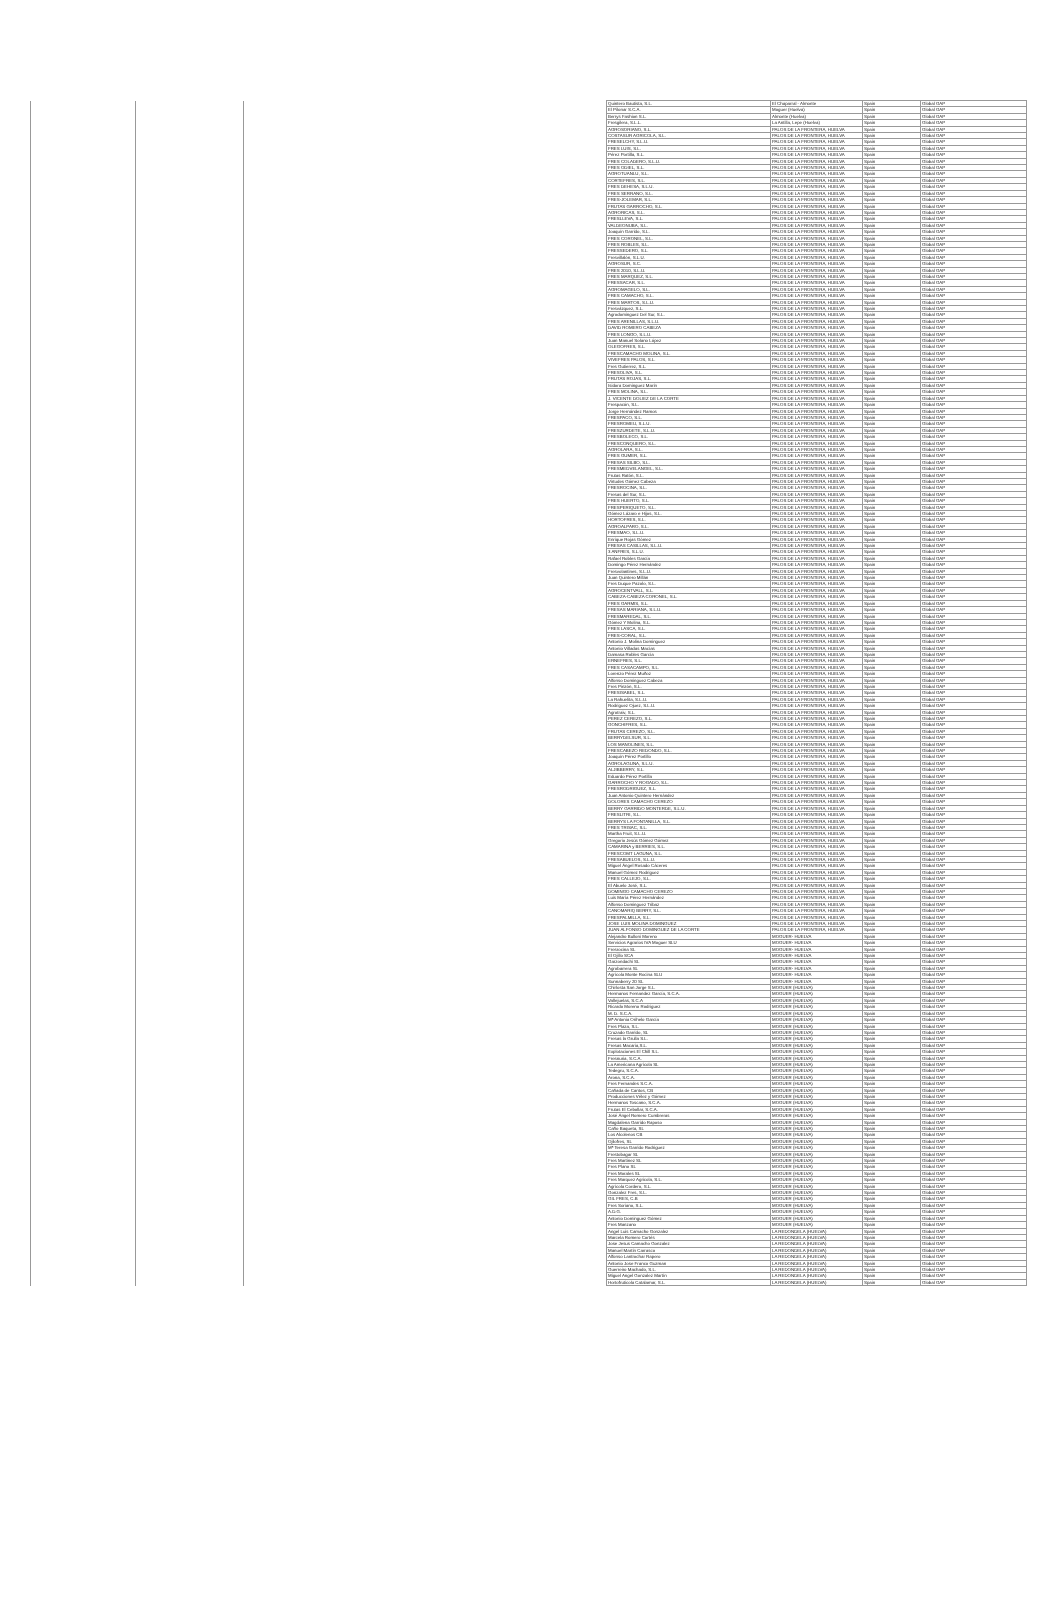| | | | Quintero Bautista, S.L. | El Chaparral - Almonte | Spain | Global GAP |
| | | | El Pilonar S.C.A. | Moguer (Huelva) | Spain | Global GAP |
| | | | Berrys Fashion S.L. | Almonte (Huelva) | Spain | Global GAP |
| | | | Fresgilera, S.L.L. | La Antilla, Lepe (Huelva) | Spain | Global GAP |
| | | | AGROSORIANO, S.L. | PALOS DE LA FRONTERA, HUELVA | Spain | Global GAP |
| | | | COSTASUR AGRICOLA, S.L. | PALOS DE LA FRONTERA, HUELVA | Spain | Global GAP |
| | | | FRESELCHY, S.L.U. | PALOS DE LA FRONTERA, HUELVA | Spain | Global GAP |
| | | | FRES LUIS, S.L. | PALOS DE LA FRONTERA, HUELVA | Spain | Global GAP |
| | | | Pérez Portilla, S.L. | PALOS DE LA FRONTERA, HUELVA | Spain | Global GAP |
| | | | FRES COLADERO, S.L.U. | PALOS DE LA FRONTERA, HUELVA | Spain | Global GAP |
| | | | FRES ODIEL, S.L. | PALOS DE LA FRONTERA, HUELVA | Spain | Global GAP |
| | | | AGROTUANLU, S.L. | PALOS DE LA FRONTERA, HUELVA | Spain | Global GAP |
| | | | CORTEFRES, S.L. | PALOS DE LA FRONTERA, HUELVA | Spain | Global GAP |
| | | | FRES DEHESA, S.L.U. | PALOS DE LA FRONTERA, HUELVA | Spain | Global GAP |
| | | | FRES SERRANO, S.L. | PALOS DE LA FRONTERA, HUELVA | Spain | Global GAP |
| | | | FRES-JOLEMAR, S.L. | PALOS DE LA FRONTERA, HUELVA | Spain | Global GAP |
| | | | FRUTAS GARROCHO, S.L. | PALOS DE LA FRONTERA, HUELVA | Spain | Global GAP |
| | | | AGRORICAS, S.L. | PALOS DE LA FRONTERA, HUELVA | Spain | Global GAP |
| | | | FRESLLEVA, S.L. | PALOS DE LA FRONTERA, HUELVA | Spain | Global GAP |
| | | | VALDEONUBA, S.L. | PALOS DE LA FRONTERA, HUELVA | Spain | Global GAP |
| | | | Joaquín Garrido, S.L. | PALOS DE LA FRONTERA, HUELVA | Spain | Global GAP |
| | | | FRES CORONEL, S.L. | PALOS DE LA FRONTERA, HUELVA | Spain | Global GAP |
| | | | FRES ROBLES, S.L. | PALOS DE LA FRONTERA, HUELVA | Spain | Global GAP |
| | | | FRESSEDERO, S.L. | PALOS DE LA FRONTERA, HUELVA | Spain | Global GAP |
| | | | Fresvillalón, S.L.U. | PALOS DE LA FRONTERA, HUELVA | Spain | Global GAP |
| | | | AGROSUR, S.C. | PALOS DE LA FRONTERA, HUELVA | Spain | Global GAP |
| | | | FRES 2010, S.L.U. | PALOS DE LA FRONTERA, HUELVA | Spain | Global GAP |
| | | | FRES MARQUEZ, S.L. | PALOS DE LA FRONTERA, HUELVA | Spain | Global GAP |
| | | | FRESSACAR, S.L. | PALOS DE LA FRONTERA, HUELVA | Spain | Global GAP |
| | | | AGROMAGELO, S.L. | PALOS DE LA FRONTERA, HUELVA | Spain | Global GAP |
| | | | FRES CAMACHO, S.L. | PALOS DE LA FRONTERA, HUELVA | Spain | Global GAP |
| | | | FRES MARTOS, S.L.U. | PALOS DE LA FRONTERA, HUELVA | Spain | Global GAP |
| | | | Fresvázquez, S.L. | PALOS DE LA FRONTERA, HUELVA | Spain | Global GAP |
| | | | Agrodominguez Del Sur, S.L. | PALOS DE LA FRONTERA, HUELVA | Spain | Global GAP |
| | | | FRES ARENILLAS, S.L.U. | PALOS DE LA FRONTERA, HUELVA | Spain | Global GAP |
| | | | DAVID ROMERO CABEZA | PALOS DE LA FRONTERA, HUELVA | Spain | Global GAP |
| | | | FRES LONGO, S.L.U. | PALOS DE LA FRONTERA, HUELVA | Spain | Global GAP |
| | | | Juan Manuel Solano López | PALOS DE LA FRONTERA, HUELVA | Spain | Global GAP |
| | | | OLEGOFRES, S.L. | PALOS DE LA FRONTERA, HUELVA | Spain | Global GAP |
| | | | FRESCAMACHO MOLINA, S.L. | PALOS DE LA FRONTERA, HUELVA | Spain | Global GAP |
| | | | VIVEFRES PALOS, S.L. | PALOS DE LA FRONTERA, HUELVA | Spain | Global GAP |
| | | | Fres Gutierrez, S.L. | PALOS DE LA FRONTERA, HUELVA | Spain | Global GAP |
| | | | FRESOLIVA, S.L. | PALOS DE LA FRONTERA, HUELVA | Spain | Global GAP |
| | | | FRUTAS ROJAS, S.L. | PALOS DE LA FRONTERA, HUELVA | Spain | Global GAP |
| | | | Isidora Dominguez Marín | PALOS DE LA FRONTERA, HUELVA | Spain | Global GAP |
| | | | FRES MOLINA, S.L. | PALOS DE LA FRONTERA, HUELVA | Spain | Global GAP |
| | | | J. VICENTE DOLIEZ DE LA CORTE | PALOS DE LA FRONTERA, HUELVA | Spain | Global GAP |
| | | | Frespacón, S.L. | PALOS DE LA FRONTERA, HUELVA | Spain | Global GAP |
| | | | Jorge Hernández Ramos | PALOS DE LA FRONTERA, HUELVA | Spain | Global GAP |
| | | | FRESPACO, S.L. | PALOS DE LA FRONTERA, HUELVA | Spain | Global GAP |
| | | | FRESROMEU, S.L.U. | PALOS DE LA FRONTERA, HUELVA | Spain | Global GAP |
| | | | FRESZURDETE, S.L.U. | PALOS DE LA FRONTERA, HUELVA | Spain | Global GAP |
| | | | FRESBOLECO, S.L. | PALOS DE LA FRONTERA, HUELVA | Spain | Global GAP |
| | | | FRESCONQUERO, S.L. | PALOS DE LA FRONTERA, HUELVA | Spain | Global GAP |
| | | | AGROLARA, S.L. | PALOS DE LA FRONTERA, HUELVA | Spain | Global GAP |
| | | | FRES GUMER, S.L. | PALOS DE LA FRONTERA, HUELVA | Spain | Global GAP |
| | | | FRESAS SILBO, S.L. | PALOS DE LA FRONTERA, HUELVA | Spain | Global GAP |
| | | | FRESMEDVELANGEL, S.L. | PALOS DE LA FRONTERA, HUELVA | Spain | Global GAP |
| | | | Frutas Ratón, S.L. | PALOS DE LA FRONTERA, HUELVA | Spain | Global GAP |
| | | | Virtudes Gómez Cabeza | PALOS DE LA FRONTERA, HUELVA | Spain | Global GAP |
| | | | FRESROCINA, S.L. | PALOS DE LA FRONTERA, HUELVA | Spain | Global GAP |
| | | | Fresas del Sur, S.L. | PALOS DE LA FRONTERA, HUELVA | Spain | Global GAP |
| | | | FRES HUERTO, S.L. | PALOS DE LA FRONTERA, HUELVA | Spain | Global GAP |
| | | | FRESPERIQUETO, S.L. | PALOS DE LA FRONTERA, HUELVA | Spain | Global GAP |
| | | | Gómez Lázaro e Hijos, S.L. | PALOS DE LA FRONTERA, HUELVA | Spain | Global GAP |
| | | | HORTOFRES, S.L. | PALOS DE LA FRONTERA, HUELVA | Spain | Global GAP |
| | | | AGROALPARO, S.L. | PALOS DE LA FRONTERA, HUELVA | Spain | Global GAP |
| | | | FRESMAO, S.L.U. | PALOS DE LA FRONTERA, HUELVA | Spain | Global GAP |
| | | | Enrique Rojas Gómez | PALOS DE LA FRONTERA, HUELVA | Spain | Global GAP |
| | | | FRESAS CASILLAS, S.L.U. | PALOS DE LA FRONTERA, HUELVA | Spain | Global GAP |
| | | | 3 ANFRES, S.L.U. | PALOS DE LA FRONTERA, HUELVA | Spain | Global GAP |
| | | | Rafael Robles García | PALOS DE LA FRONTERA, HUELVA | Spain | Global GAP |
| | | | Domingo Pérez Hernández | PALOS DE LA FRONTERA, HUELVA | Spain | Global GAP |
| | | | Fresvolantines, S.L.U. | PALOS DE LA FRONTERA, HUELVA | Spain | Global GAP |
| | | | Juan Quintero Millán | PALOS DE LA FRONTERA, HUELVA | Spain | Global GAP |
| | | | Fres Duque Pazolo, S.L. | PALOS DE LA FRONTERA, HUELVA | Spain | Global GAP |
| | | | AGROCENTVALL, S.L. | PALOS DE LA FRONTERA, HUELVA | Spain | Global GAP |
| | | | CABEZA-CABEZA CORONEL, S.L. | PALOS DE LA FRONTERA, HUELVA | Spain | Global GAP |
| | | | FRES GARMIS, S.L. | PALOS DE LA FRONTERA, HUELVA | Spain | Global GAP |
| | | | FRESAS MARIANA, S.L.U. | PALOS DE LA FRONTERA, HUELVA | Spain | Global GAP |
| | | | FRESMAREDAL, S.L. | PALOS DE LA FRONTERA, HUELVA | Spain | Global GAP |
| | | | Gómez Y Molina, S.L. | PALOS DE LA FRONTERA, HUELVA | Spain | Global GAP |
| | | | FRES LASCA, S.L. | PALOS DE LA FRONTERA, HUELVA | Spain | Global GAP |
| | | | FRES-CORAL, S.L. | PALOS DE LA FRONTERA, HUELVA | Spain | Global GAP |
| | | | Antonio J. Molina Dominguez | PALOS DE LA FRONTERA, HUELVA | Spain | Global GAP |
| | | | Antonio Villadas Macías | PALOS DE LA FRONTERA, HUELVA | Spain | Global GAP |
| | | | Damasa Robles García | PALOS DE LA FRONTERA, HUELVA | Spain | Global GAP |
| | | | ERNEFRES, S.L. | PALOS DE LA FRONTERA, HUELVA | Spain | Global GAP |
| | | | FRES CASACAMPO, S.L. | PALOS DE LA FRONTERA, HUELVA | Spain | Global GAP |
| | | | Lorenzo Pérez Muñoz | PALOS DE LA FRONTERA, HUELVA | Spain | Global GAP |
| | | | Alfonso Dominguez Cabeza | PALOS DE LA FRONTERA, HUELVA | Spain | Global GAP |
| | | | Fres Pinzón, S.L. | PALOS DE LA FRONTERA, HUELVA | Spain | Global GAP |
| | | | FRESISABEL, S.L. | PALOS DE LA FRONTERA, HUELVA | Spain | Global GAP |
| | | | La Rahuelita, S.L.U. | PALOS DE LA FRONTERA, HUELVA | Spain | Global GAP |
| | | | Rodriguez Ojuez, S.L.U. | PALOS DE LA FRONTERA, HUELVA | Spain | Global GAP |
| | | | Agrotraiv, S.L. | PALOS DE LA FRONTERA, HUELVA | Spain | Global GAP |
| | | | PEREZ CEREZO, S.L. | PALOS DE LA FRONTERA, HUELVA | Spain | Global GAP |
| | | | GONCHIFRES, S.L. | PALOS DE LA FRONTERA, HUELVA | Spain | Global GAP |
| | | | FRUTAS CEREZO, S.L. | PALOS DE LA FRONTERA, HUELVA | Spain | Global GAP |
| | | | BERRYDELSUR, S.L. | PALOS DE LA FRONTERA, HUELVA | Spain | Global GAP |
| | | | LOS MANOLINES, S.L. | PALOS DE LA FRONTERA, HUELVA | Spain | Global GAP |
| | | | FRESCABEZO REDONDO, S.L. | PALOS DE LA FRONTERA, HUELVA | Spain | Global GAP |
| | | | Joaquín Pérez Portillo | PALOS DE LA FRONTERA, HUELVA | Spain | Global GAP |
| | | | AGROLAGUNA, S.L.U. | PALOS DE LA FRONTERA, HUELVA | Spain | Global GAP |
| | | | ALJIBBERRY, S.L. | PALOS DE LA FRONTERA, HUELVA | Spain | Global GAP |
| | | | Eduardo Pérez Portilla | PALOS DE LA FRONTERA, HUELVA | Spain | Global GAP |
| | | | GARROCHO Y ROGADO, S.L. | PALOS DE LA FRONTERA, HUELVA | Spain | Global GAP |
| | | | FRESRODRIGUEZ, S.L. | PALOS DE LA FRONTERA, HUELVA | Spain | Global GAP |
| | | | Juan Antonio Quintero Hernández | PALOS DE LA FRONTERA, HUELVA | Spain | Global GAP |
| | | | DOLORES CAMACHO CEREZO | PALOS DE LA FRONTERA, HUELVA | Spain | Global GAP |
| | | | BERRY GARRIDO MONTERDE, S.L.U. | PALOS DE LA FRONTERA, HUELVA | Spain | Global GAP |
| | | | FRESLITRI, S.L. | PALOS DE LA FRONTERA, HUELVA | Spain | Global GAP |
| | | | BERRYS LA FONTANILLA, S.L. | PALOS DE LA FRONTERA, HUELVA | Spain | Global GAP |
| | | | FRES TRISAC, S.L. | PALOS DE LA FRONTERA, HUELVA | Spain | Global GAP |
| | | | Martha Fruit, S.L.U. | PALOS DE LA FRONTERA, HUELVA | Spain | Global GAP |
| | | | Gregorio Jesús Gómez Gómez | PALOS DE LA FRONTERA, HUELVA | Spain | Global GAP |
| | | | CAMARINA y BERRIES, S.L. | PALOS DE LA FRONTERA, HUELVA | Spain | Global GAP |
| | | | FRESCOMT LAGUNA, S.L. | PALOS DE LA FRONTERA, HUELVA | Spain | Global GAP |
| | | | FRESABUELOS, S.L.U. | PALOS DE LA FRONTERA, HUELVA | Spain | Global GAP |
| | | | Miguel Ángel Rosado Cáceres | PALOS DE LA FRONTERA, HUELVA | Spain | Global GAP |
| | | | Manuel Gómez Rodriguez | PALOS DE LA FRONTERA, HUELVA | Spain | Global GAP |
| | | | FRES CALLEJO, S.L. | PALOS DE LA FRONTERA, HUELVA | Spain | Global GAP |
| | | | El Abuelo José, S.L. | PALOS DE LA FRONTERA, HUELVA | Spain | Global GAP |
| | | | DOMINGO CAMACHO CEREZO | PALOS DE LA FRONTERA, HUELVA | Spain | Global GAP |
| | | | Luis María Pérez Hernández | PALOS DE LA FRONTERA, HUELVA | Spain | Global GAP |
| | | | Alfonso Dominguez Tribaz | PALOS DE LA FRONTERA, HUELVA | Spain | Global GAP |
| | | | CANOMARIQ BERRY, S.L. | PALOS DE LA FRONTERA, HUELVA | Spain | Global GAP |
| | | | FRESPALMILLA, S.L. | PALOS DE LA FRONTERA, HUELVA | Spain | Global GAP |
| | | | JOSE LUIS MOLINA DOMINGUEZ | PALOS DE LA FRONTERA, HUELVA | Spain | Global GAP |
| | | | JUAN ALFONSO DOMINGUEZ DE LA CORTE | PALOS DE LA FRONTERA, HUELVA | Spain | Global GAP |
| | | | Alejandro Bulloni Moreno | MOGUER- HUELVA | Spain | Global GAP |
| | | | Servicios Agrarios IVA Moguer SLU | MOGUER- HUELVA | Spain | Global GAP |
| | | | Fresrocina SL | MOGUER- HUELVA | Spain | Global GAP |
| | | | El Ojillo SCA | MOGUER- HUELVA | Spain | Global GAP |
| | | | Garzondachi SL | MOGUER- HUELVA | Spain | Global GAP |
| | | | Agrobarrera SL | MOGUER- HUELVA | Spain | Global GAP |
| | | | Agrícola Monte Rocina SLU | MOGUER- HUELVA | Spain | Global GAP |
| | | | Sunnaberry 20 SL | MOGUER- HUELVA | Spain | Global GAP |
| | | | Chirlosta San Jorge S.L. | MOGUER (HUELVA) | Spain | Global GAP |
| | | | Hermanos Fernandez García, S.C.A. | MOGUER (HUELVA) | Spain | Global GAP |
| | | | Vallejuelas, S.C.A | MOGUER (HUELVA) | Spain | Global GAP |
| | | | Ricardo Moreno Rodriguez | MOGUER (HUELVA) | Spain | Global GAP |
| | | | M. D. S.C.A. | MOGUER (HUELVA) | Spain | Global GAP |
| | | | Mª Antonia Orihelo García | MOGUER (HUELVA) | Spain | Global GAP |
| | | | Fres Plaza, S.L. | MOGUER (HUELVA) | Spain | Global GAP |
| | | | Cruzado Garrido, SL | MOGUER (HUELVA) | Spain | Global GAP |
| | | | Fresas la Grulla S.L. | MOGUER (HUELVA) | Spain | Global GAP |
| | | | Fresas Macaria,S.L. | MOGUER (HUELVA) | Spain | Global GAP |
| | | | Explotaciones El Chill S.L. | MOGUER (HUELVA) | Spain | Global GAP |
| | | | Fresnuria, S.C.A. | MOGUER (HUELVA) | Spain | Global GAP |
| | | | La Americana Agrícola SL | MOGUER (HUELVA) | Spain | Global GAP |
| | | | Tedegru, S.C.A. | MOGUER (HUELVA) | Spain | Global GAP |
| | | | Arona, S.C.A. | MOGUER (HUELVA) | Spain | Global GAP |
| | | | Fres Fernandes S.C.A. | MOGUER (HUELVA) | Spain | Global GAP |
| | | | Cañada de Cantos, CB | MOGUER (HUELVA) | Spain | Global GAP |
| | | | Producciones Vélez y Gómez | MOGUER (HUELVA) | Spain | Global GAP |
| | | | Hermanos Toscano, S.C.A. | MOGUER (HUELVA) | Spain | Global GAP |
| | | | Frutas El Cebollar, S.C.A. | MOGUER (HUELVA) | Spain | Global GAP |
| | | | José Ángel Romero Cumbreras | MOGUER (HUELVA) | Spain | Global GAP |
| | | | Magdalena Garrido Raposo | MOGUER (HUELVA) | Spain | Global GAP |
| | | | Caño Baqueta, SL | MOGUER (HUELVA) | Spain | Global GAP |
| | | | Los Alcolenos CB | MOGUER (HUELVA) | Spain | Global GAP |
| | | | Ojilofres, SL | MOGUER (HUELVA) | Spain | Global GAP |
| | | | Mª Teresa Garrido Rodriguez | MOGUER (HUELVA) | Spain | Global GAP |
| | | | Frestobagar SL | MOGUER (HUELVA) | Spain | Global GAP |
| | | | Fres Martinez SL | MOGUER (HUELVA) | Spain | Global GAP |
| | | | Fres Plano SL | MOGUER (HUELVA) | Spain | Global GAP |
| | | | Fres Morales SL | MOGUER (HUELVA) | Spain | Global GAP |
| | | | Fres Marquez Agricola, S.L. | MOGUER (HUELVA) | Spain | Global GAP |
| | | | Agrícola Cordero, S.L. | MOGUER (HUELVA) | Spain | Global GAP |
| | | | Gonzalez Fres, S.L. | MOGUER (HUELVA) | Spain | Global GAP |
| | | | GIL FRES, C.B | MOGUER (HUELVA) | Spain | Global GAP |
| | | | Fres Soriano, S.L. | MOGUER (HUELVA) | Spain | Global GAP |
| | | | A.D.G. | MOGUER (HUELVA) | Spain | Global GAP |
| | | | Antonio Dominguez Gómez | MOGUER (HUELVA) | Spain | Global GAP |
| | | | Fres Manzano | MOGUER (HUELVA) | Spain | Global GAP |
| | | | Angel Luis Camacho Gonzalez | LA REDONDELA (HUELVA) | Spain | Global GAP |
| | | | Marcela Romero Cortés | LA REDONDELA (HUELVA) | Spain | Global GAP |
| | | | Jose Jesus Camacho Gonzalez | LA REDONDELA (HUELVA) | Spain | Global GAP |
| | | | Manuel Martín Carrasco | LA REDONDELA (HUELVA) | Spain | Global GAP |
| | | | Alfonso Lantrochar Rapero | LA REDONDELA (HUELVA) | Spain | Global GAP |
| | | | Antonio Jose Franco Guzman | LA REDONDELA (HUELVA) | Spain | Global GAP |
| | | | Guerreiro Machado, S.L. | LA REDONDELA (HUELVA) | Spain | Global GAP |
| | | | Miguel Angel Gonzalez Martín | LA REDONDELA (HUELVA) | Spain | Global GAP |
| | | | Hortofruticola Catalamar, S.L. | LA REDONDELA (HUELVA) | Spain | Global GAP |